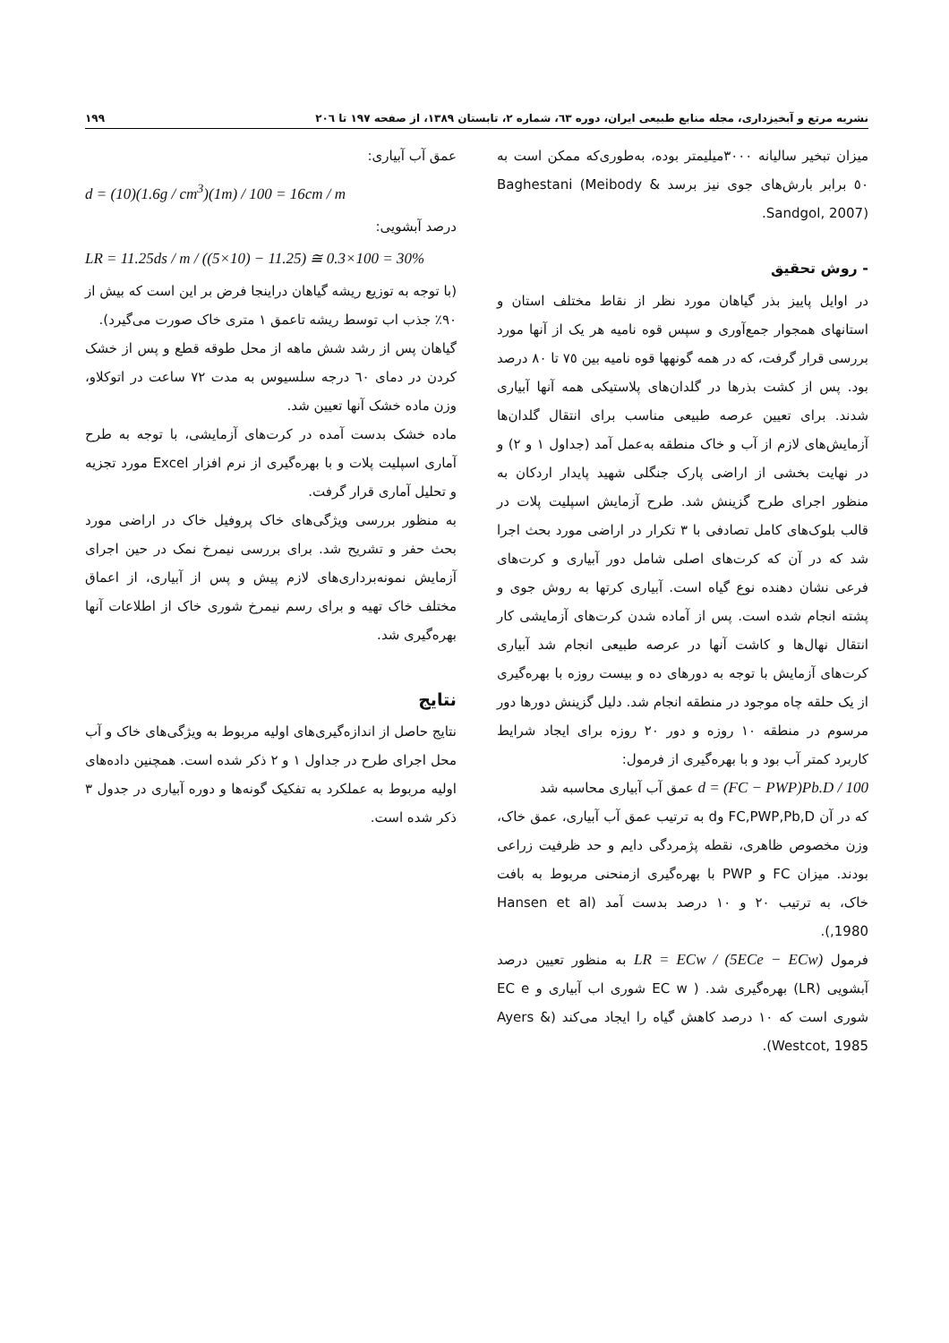نشریه مرتع و آبخیزداری، مجله منابع طبیعی ایران، دوره ٦٣، شماره ٢، تابستان ١٣٨٩، از صفحه ١٩٧ تا ٢٠٦ ١٩٩
میزان تبخیر سالیانه ٣٠٠٠میلیمتر بوده، به‌طوری‌که ممکن است به ٥٠ برابر بارش‌های جوی نیز برسد Baghestani (Meibody & Sandgol, 2007).
- روش تحقیق
در اوایل پاییز بذر گیاهان مورد نظر از نقاط مختلف استان و استانهای همجوار جمع‌آوری و سپس قوه نامیه هر یک از آنها مورد بررسی قرار گرفت، که در همه گونهها قوه نامیه بین ٧٥ تا ٨٠ درصد بود. پس از کشت بذرها در گلدان‌های پلاستیکی همه آنها آبیاری شدند. برای تعیین عرصه طبیعی مناسب برای انتقال گلدان‌ها آزمایش‌های لازم از آب و خاک منطقه به‌عمل آمد (جداول ١ و ٢) و در نهایت بخشی از اراضی پارک جنگلی شهید پایدار اردکان به منظور اجرای طرح گزینش شد. طرح آزمایش اسپلیت پلات در قالب بلوک‌های کامل تصادفی با ٣ تکرار در اراضی مورد بحث اجرا شد که در آن که کرت‌های اصلی شامل دور آبیاری و کرت‌های فرعی نشان دهنده نوع گیاه است. آبیاری کرتها به روش جوی و پشته انجام شده است. پس از آماده شدن کرت‌های آزمایشی کار انتقال نهال‌ها و کاشت آنها در عرصه طبیعی انجام شد آبیاری کرت‌های آزمایش با توجه به دورهای ده و بیست روزه با بهره‌گیری از یک حلقه چاه موجود در منطقه انجام شد. دلیل گزینش دورها دور مرسوم در منطقه ١٠ روزه و دور ٢٠ روزه برای ایجاد شرایط کاربرد کمتر آب بود و با بهره‌گیری از فرمول:
d = (FC − PWP)Pb.D / 100 عمق آب آبیاری محاسبه شد
که در آن FC,PWP,Pb,D وd به ترتیب عمق آب آبیاری، عمق خاک، وزن مخصوص ظاهری، نقطه پژمردگی دایم و حد ظرفیت زراعی بودند. میزان FC و PWP با بهره‌گیری ازمنحنی مربوط به بافت خاک، به ترتیب ٢٠ و ١٠ درصد بدست آمد (Hansen et al ,1980).
فرمول LR = ECw / (5ECe − ECw) به منظور تعیین درصد آبشویی (LR) بهره‌گیری شد. ( EC w شوری اب آبیاری و EC e شوری است که ١٠ درصد کاهش گیاه را ایجاد می‌کند (Ayers & Westcot, 1985).
عمق آب آبیاری:
d = (10)(1.6g / cm<sup>3</sup>)(1m) / 100 = 16cm / m
درصد آبشویی:
LR = 11.25ds / m / ((5×10) − 11.25) ≅ 0.3×100 = 30%
(با توجه به توزیع ریشه گیاهان دراینجا فرض بر این است که بیش از ٩٠٪ جذب اب توسط ریشه تاعمق ١ متری خاک صورت می‌گیرد).
گیاهان پس از رشد شش ماهه از محل طوقه قطع و پس از خشک کردن در دمای ٦٠ درجه سلسیوس به مدت ٧٢ ساعت در اتوکلاو، وزن ماده خشک آنها تعیین شد.
ماده خشک بدست آمده در کرت‌های آزمایشی، با توجه به طرح آماری اسپلیت پلات و با بهره‌گیری از نرم افزار Excel مورد تجزیه و تحلیل آماری قرار گرفت.
به منظور بررسی ویژگی‌های خاک پروفیل خاک در اراضی مورد بحث حفر و تشریح شد. برای بررسی نیمرخ نمک در حین اجرای آزمایش نمونه‌برداری‌های لازم پیش و پس از آبیاری، از اعماق مختلف خاک تهیه و برای رسم نیمرخ شوری خاک از اطلاعات آنها بهره‌گیری شد.
نتایج
نتایج حاصل از اندازه‌گیری‌های اولیه مربوط به ویژگی‌های خاک و آب محل اجرای طرح در جداول ١ و ٢ ذکر شده است. همچنین داده‌های اولیه مربوط به عملکرد به تفکیک گونه‌ها و دوره آبیاری در جدول ٣ ذکر شده است.